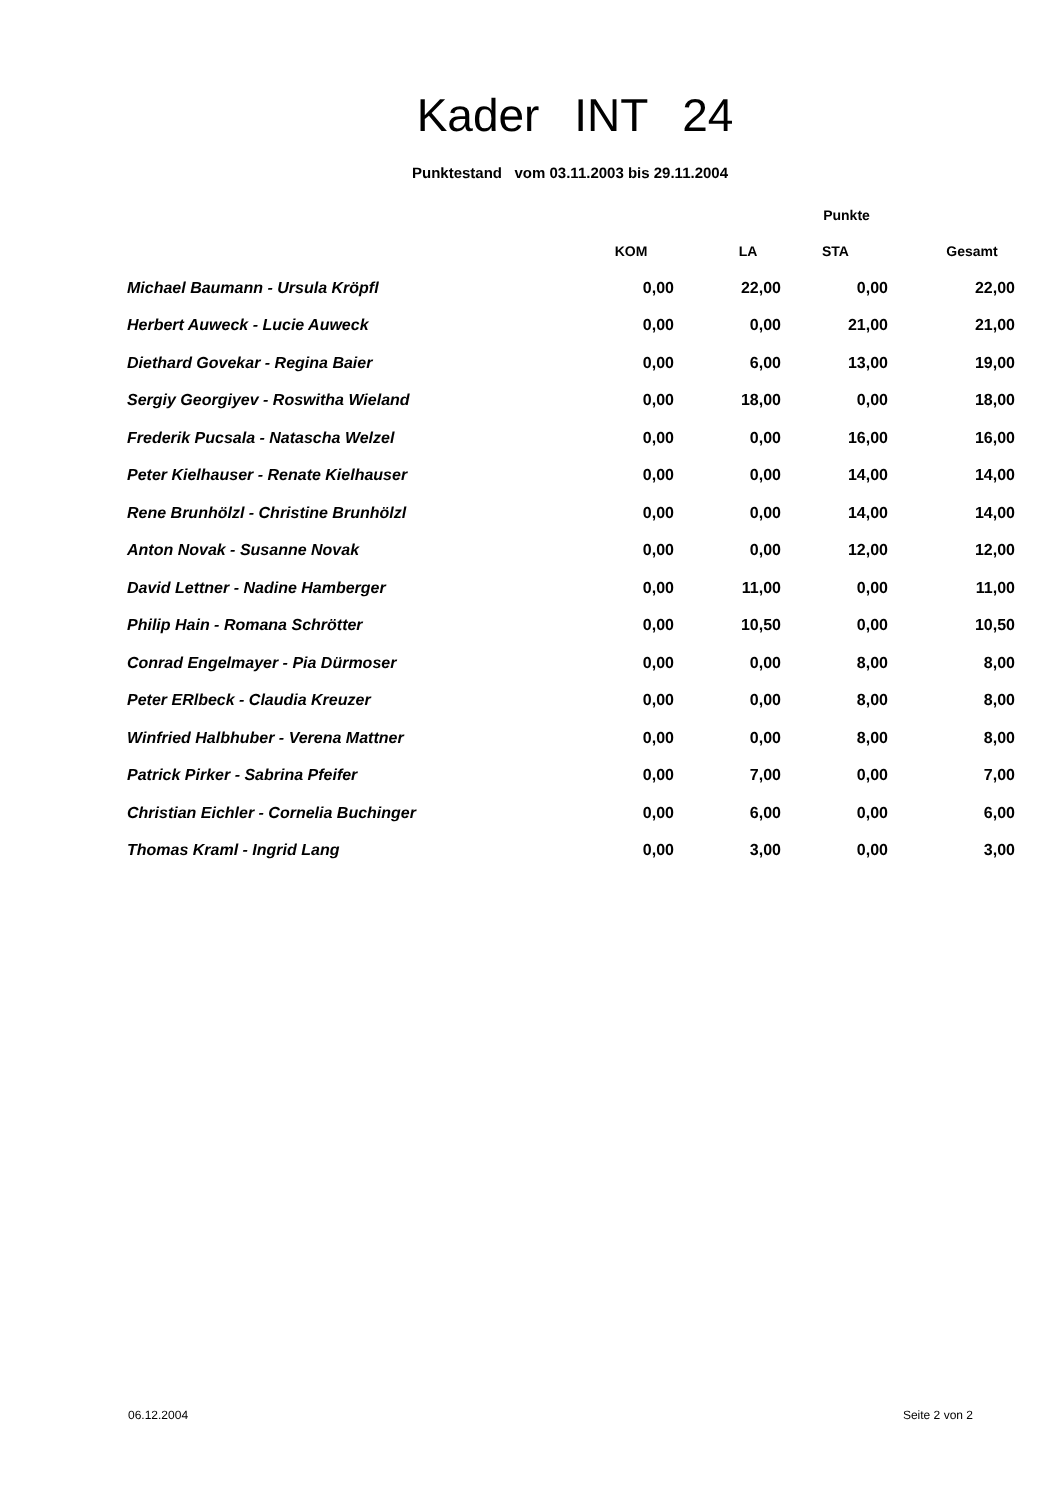Kader INT 24
Punktestand vom 03.11.2003 bis 29.11.2004
| | Punkte | | | |
| --- | --- | --- | --- | --- |
| | KOM | LA | STA | Gesamt |
| Michael Baumann - Ursula Kröpfl | 0,00 | 22,00 | 0,00 | 22,00 |
| Herbert Auweck - Lucie Auweck | 0,00 | 0,00 | 21,00 | 21,00 |
| Diethard Govekar - Regina Baier | 0,00 | 6,00 | 13,00 | 19,00 |
| Sergiy Georgiyev - Roswitha Wieland | 0,00 | 18,00 | 0,00 | 18,00 |
| Frederik Pucsala - Natascha Welzel | 0,00 | 0,00 | 16,00 | 16,00 |
| Peter Kielhauser - Renate Kielhauser | 0,00 | 0,00 | 14,00 | 14,00 |
| Rene Brunhölzl - Christine Brunhölzl | 0,00 | 0,00 | 14,00 | 14,00 |
| Anton Novak - Susanne Novak | 0,00 | 0,00 | 12,00 | 12,00 |
| David Lettner - Nadine Hamberger | 0,00 | 11,00 | 0,00 | 11,00 |
| Philip Hain - Romana Schrötter | 0,00 | 10,50 | 0,00 | 10,50 |
| Conrad Engelmayer - Pia Dürmoser | 0,00 | 0,00 | 8,00 | 8,00 |
| Peter ERlbeck - Claudia Kreuzer | 0,00 | 0,00 | 8,00 | 8,00 |
| Winfried Halbhuber - Verena Mattner | 0,00 | 0,00 | 8,00 | 8,00 |
| Patrick Pirker - Sabrina Pfeifer | 0,00 | 7,00 | 0,00 | 7,00 |
| Christian Eichler - Cornelia Buchinger | 0,00 | 6,00 | 0,00 | 6,00 |
| Thomas Kraml - Ingrid Lang | 0,00 | 3,00 | 0,00 | 3,00 |
06.12.2004 Seite 2 von 2